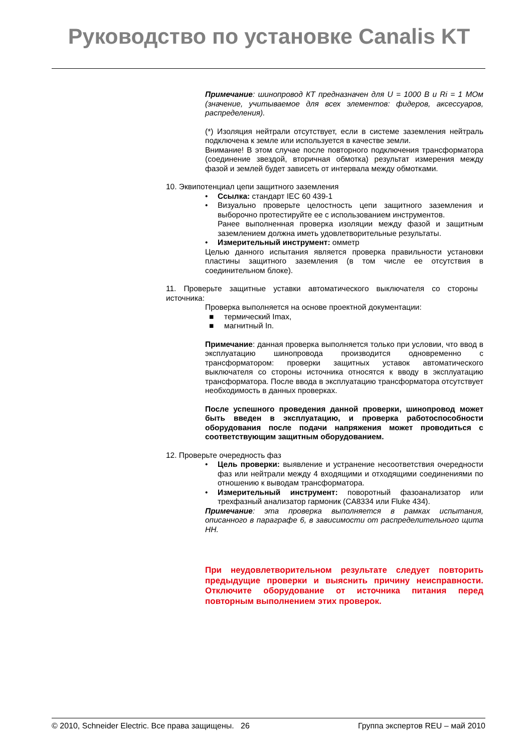Руководство по установке Canalis KT
Примечание: шинопровод КТ предназначен для U = 1000 В и Ri = 1 МОм (значение, учитываемое для всех элементов: фидеров, аксессуаров, распределения).
(*) Изоляция нейтрали отсутствует, если в системе заземления нейтраль подключена к земле или используется в качестве земли.
Внимание! В этом случае после повторного подключения трансформатора (соединение звездой, вторичная обмотка) результат измерения между фазой и землей будет зависеть от интервала между обмотками.
10. Эквипотенциал цепи защитного заземления
• Ссылка: стандарт IEC 60 439-1
• Визуально проверьте целостность цепи защитного заземления и выборочно протестируйте ее с использованием инструментов.
Ранее выполненная проверка изоляции между фазой и защитным заземлением должна иметь удовлетворительные результаты.
• Измерительный инструмент: омметр
Целью данного испытания является проверка правильности установки пластины защитного заземления (в том числе ее отсутствия в соединительном блоке).
11. Проверьте защитные уставки автоматического выключателя со стороны источника:
Проверка выполняется на основе проектной документации:
■ термический Imax,
■ магнитный In.
Примечание: данная проверка выполняется только при условии, что ввод в эксплуатацию шинопровода производится одновременно с трансформатором: проверки защитных уставок автоматического выключателя со стороны источника относятся к вводу в эксплуатацию трансформатора. После ввода в эксплуатацию трансформатора отсутствует необходимость в данных проверках.
После успешного проведения данной проверки, шинопровод может быть введен в эксплуатацию, и проверка работоспособности оборудования после подачи напряжения может проводиться с соответствующим защитным оборудованием.
12. Проверьте очередность фаз
• Цель проверки: выявление и устранение несоответствия очередности фаз или нейтрали между 4 входящими и отходящими соединениями по отношению к выводам трансформатора.
• Измерительный инструмент: поворотный фазоанализатор или трехфазный анализатор гармоник (CA8334 или Fluke 434).
Примечание: эта проверка выполняется в рамках испытания, описанного в параграфе 6, в зависимости от распределительного щита НН.
При неудовлетворительном результате следует повторить предыдущие проверки и выяснить причину неисправности. Отключите оборудование от источника питания перед повторным выполнением этих проверок.
© 2010, Schneider Electric. Все права защищены. 26 Группа экспертов REU – май 2010